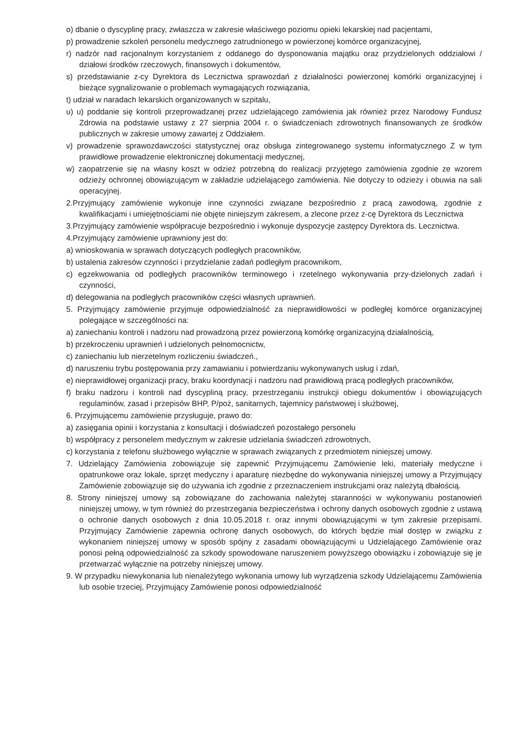o) dbanie o dyscyplinę pracy, zwłaszcza w zakresie właściwego poziomu opieki lekarskiej nad pacjentami,
p) prowadzenie szkoleń personelu medycznego zatrudnionego w powierzonej komórce organizacyjnej,
r) nadzór nad racjonalnym korzystaniem z oddanego do dysponowania majątku oraz przydzielonych oddziałowi / działowi środków rzeczowych, finansowych i dokumentów,
s) przedstawianie z-cy Dyrektora ds Lecznictwa sprawozdań z działalności powierzonej komórki organizacyjnej i bieżące sygnalizowanie o problemach wymagających rozwiązania,
t) udział w naradach lekarskich organizowanych w szpitalu,
u) u) poddanie się kontroli przeprowadzanej przez udzielającego zamówienia jak również przez Narodowy Fundusz Zdrowia na podstawie ustawy z 27 sierpnia 2004 r. o świadczeniach zdrowotnych finansowanych ze środków publicznych w zakresie umowy zawartej z Oddziałem.
v) prowadzenie sprawozdawczości statystycznej oraz obsługa zintegrowanego systemu informatycznego Z w tym prawidłowe prowadzenie elektronicznej dokumentacji medycznej,
w) zaopatrzenie się na własny koszt w odzież potrzebną do realizacji przyjętego zamówienia zgodnie ze wzorem odzieży ochronnej obowiązującym w zakładzie udzielającego zamówienia. Nie dotyczy to odzieży i obuwia na sali operacyjnej.
2.Przyjmujący zamówienie wykonuje inne czynności związane bezpośrednio z pracą zawodową, zgodnie z kwalifikacjami i umiejętnościami nie objęte niniejszym zakresem, a zlecone przez z-cę Dyrektora ds Lecznictwa
3.Przyjmujący zamówienie współpracuje bezpośrednio i wykonuje dyspozycje zastępcy Dyrektora ds. Lecznictwa.
4.Przyjmujący zamówienie uprawniony jest do:
a) wnioskowania w sprawach dotyczących podległych pracowników,
b) ustalenia zakresów czynności i przydzielanie zadań podległym pracownikom,
c) egzekwowania od podległych pracowników terminowego i rzetelnego wykonywania przy-dzielonych zadań i czynności,
d) delegowania na podległych pracowników części własnych uprawnień.
5. Przyjmujący zamówienie przyjmuje odpowiedzialność za nieprawidłowości w podległej komórce organizacyjnej polegające w szczególności na:
a) zaniechaniu kontroli i nadzoru nad prowadzoną przez powierzoną komórkę organizacyjną działalnością,
b) przekroczeniu uprawnień i udzielonych pełnomocnictw,
c) zaniechaniu lub nierzetelnym rozliczeniu świadczeń.,
d) naruszeniu trybu postępowania przy zamawianiu i potwierdzaniu wykonywanych usług i zdań,
e) nieprawidłowej organizacji pracy, braku koordynacji i nadzoru nad prawidłową pracą podległych pracowników,
f) braku nadzoru i kontroli nad dyscypliną pracy, przestrzeganiu instrukcji obiegu dokumentów i obowiązujących regulaminów, zasad i przepisów BHP, P/poż, sanitarnych, tajemnicy państwowej i służbowej,
6. Przyjmującemu zamówienie przysługuje, prawo do:
a) zasięgania opinii i korzystania z konsultacji i doświadczeń pozostałego personelu
b) współpracy z personelem medycznym w zakresie udzielania świadczeń zdrowotnych,
c) korzystania z telefonu służbowego wyłącznie w sprawach związanych z przedmiotem niniejszej umowy.
7. Udzielający Zamówienia zobowiązuje się zapewnić Przyjmującemu Zamówienie leki, materiały medyczne i opatrunkowe oraz lokale, sprzęt medyczny i aparaturę niezbędne do wykonywania niniejszej umowy a Przyjmujący Zamówienie zobowiązuje się do używania ich zgodnie z przeznaczeniem instrukcjami oraz należytą dbałością.
8. Strony niniejszej umowy są zobowiązane do zachowania należytej staranności w wykonywaniu postanowień niniejszej umowy, w tym również do przestrzegania bezpieczeństwa i ochrony danych osobowych zgodnie z ustawą o ochronie danych osobowych z dnia 10.05.2018 r. oraz innymi obowiązującymi w tym zakresie przepisami. Przyjmujący Zamówienie zapewnia ochronę danych osobowych, do których będzie miał dostęp w związku z wykonaniem niniejszej umowy w sposób spójny z zasadami obowiązującymi u Udzielającego Zamówienie oraz ponosi pełną odpowiedzialność za szkody spowodowane naruszeniem powyższego obowiązku i zobowiązuje się je przetwarzać wyłącznie na potrzeby niniejszej umowy.
9. W przypadku niewykonania lub nienależytego wykonania umowy lub wyrządzenia szkody Udzielającemu Zamówienia lub osobie trzeciej, Przyjmujący Zamówienie ponosi odpowiedzialność